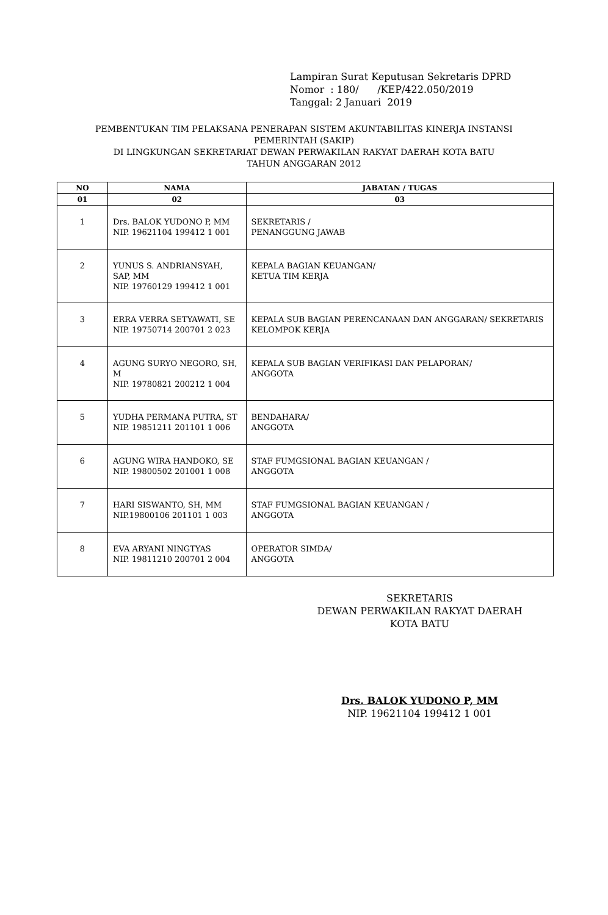Lampiran Surat Keputusan Sekretaris DPRD
Nomor : 180/ /KEP/422.050/2019
Tanggal: 2 Januari 2019
PEMBENTUKAN TIM PELAKSANA PENERAPAN SISTEM AKUNTABILITAS KINERJA INSTANSI
PEMERINTAH (SAKIP)
DI LINGKUNGAN SEKRETARIAT DEWAN PERWAKILAN RAKYAT DAERAH KOTA BATU
TAHUN ANGGARAN 2012
| NO | NAMA | JABATAN / TUGAS |
| --- | --- | --- |
| 01 | 02 | 03 |
| 1 | Drs. BALOK YUDONO P, MM NIP. 19621104 199412 1 001 | SEKRETARIS / PENANGGUNG JAWAB |
| 2 | YUNUS S. ANDRIANSYAH, SAP, MM NIP. 19760129 199412 1 001 | KEPALA BAGIAN KEUANGAN/ KETUA TIM KERJA |
| 3 | ERRA VERRA SETYAWATI, SE NIP. 19750714 200701 2 023 | KEPALA SUB BAGIAN PERENCANAAN DAN ANGGARAN/ SEKRETARIS KELOMPOK KERJA |
| 4 | AGUNG SURYO NEGORO, SH, M NIP. 19780821 200212 1 004 | KEPALA SUB BAGIAN VERIFIKASI DAN PELAPORAN/ ANGGOTA |
| 5 | YUDHA PERMANA PUTRA, ST NIP. 19851211 201101 1 006 | BENDAHARA/ ANGGOTA |
| 6 | AGUNG WIRA HANDOKO, SE NIP. 19800502 201001 1 008 | STAF FUMGSIONAL BAGIAN KEUANGAN / ANGGOTA |
| 7 | HARI SISWANTO, SH, MM NIP.19800106 201101 1 003 | STAF FUMGSIONAL BAGIAN KEUANGAN / ANGGOTA |
| 8 | EVA ARYANI NINGTYAS NIP. 19811210 200701 2 004 | OPERATOR SIMDA/ ANGGOTA |
SEKRETARIS
DEWAN PERWAKILAN RAKYAT DAERAH
KOTA BATU
Drs. BALOK YUDONO P, MM
NIP. 19621104 199412 1 001